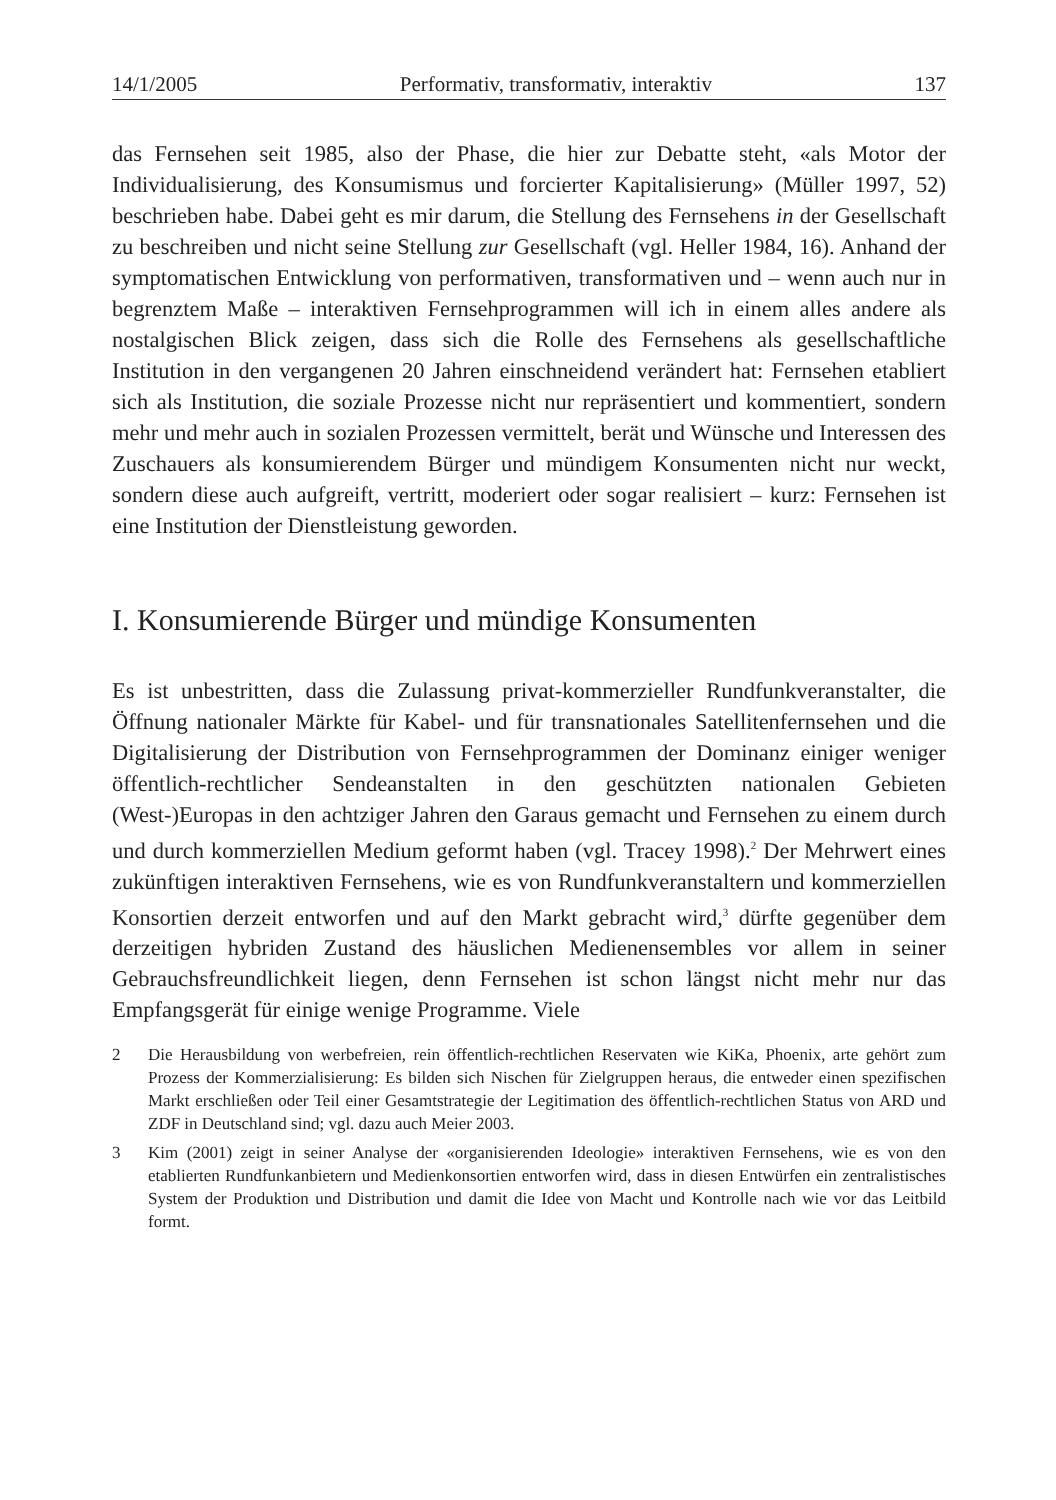14/1/2005 Performativ, transformativ, interaktiv 137
das Fernsehen seit 1985, also der Phase, die hier zur Debatte steht, «als Motor der Individualisierung, des Konsumismus und forcierter Kapitalisierung» (Müller 1997, 52) beschrieben habe. Dabei geht es mir darum, die Stellung des Fernsehens in der Gesellschaft zu beschreiben und nicht seine Stellung zur Gesellschaft (vgl. Heller 1984, 16). Anhand der symptomatischen Entwicklung von performativen, transformativen und – wenn auch nur in begrenztem Maße – interaktiven Fernsehprogrammen will ich in einem alles andere als nostalgischen Blick zeigen, dass sich die Rolle des Fernsehens als gesellschaftliche Institution in den vergangenen 20 Jahren einschneidend verändert hat: Fernsehen etabliert sich als Institution, die soziale Prozesse nicht nur repräsentiert und kommentiert, sondern mehr und mehr auch in sozialen Prozessen vermittelt, berät und Wünsche und Interessen des Zuschauers als konsumierendem Bürger und mündigem Konsumenten nicht nur weckt, sondern diese auch aufgreift, vertritt, moderiert oder sogar realisiert – kurz: Fernsehen ist eine Institution der Dienstleistung geworden.
I. Konsumierende Bürger und mündige Konsumenten
Es ist unbestritten, dass die Zulassung privat-kommerzieller Rundfunkveranstalter, die Öffnung nationaler Märkte für Kabel- und für transnationales Satellitenfernsehen und die Digitalisierung der Distribution von Fernsehprogrammen der Dominanz einiger weniger öffentlich-rechtlicher Sendeanstalten in den geschützten nationalen Gebieten (West-)Europas in den achtziger Jahren den Garaus gemacht und Fernsehen zu einem durch und durch kommerziellen Medium geformt haben (vgl. Tracey 1998).<sup>2</sup> Der Mehrwert eines zukünftigen interaktiven Fernsehens, wie es von Rundfunkveranstaltern und kommerziellen Konsortien derzeit entworfen und auf den Markt gebracht wird,<sup>3</sup> dürfte gegenüber dem derzeitigen hybriden Zustand des häuslichen Medienensembles vor allem in seiner Gebrauchsfreundlichkeit liegen, denn Fernsehen ist schon längst nicht mehr nur das Empfangsgerät für einige wenige Programme. Viele
2
Die Herausbildung von werbefreien, rein öffentlich-rechtlichen Reservaten wie KiKa, Phoenix, arte gehört zum Prozess der Kommerzialisierung: Es bilden sich Nischen für Zielgruppen heraus, die entweder einen spezifischen Markt erschließen oder Teil einer Gesamtstrategie der Legitimation des öffentlich-rechtlichen Status von ARD und ZDF in Deutschland sind; vgl. dazu auch Meier 2003.
3
Kim (2001) zeigt in seiner Analyse der «organisierenden Ideologie» interaktiven Fernsehens, wie es von den etablierten Rundfunkanbietern und Medienkonsortien entworfen wird, dass in diesen Entwürfen ein zentralistisches System der Produktion und Distribution und damit die Idee von Macht und Kontrolle nach wie vor das Leitbild formt.